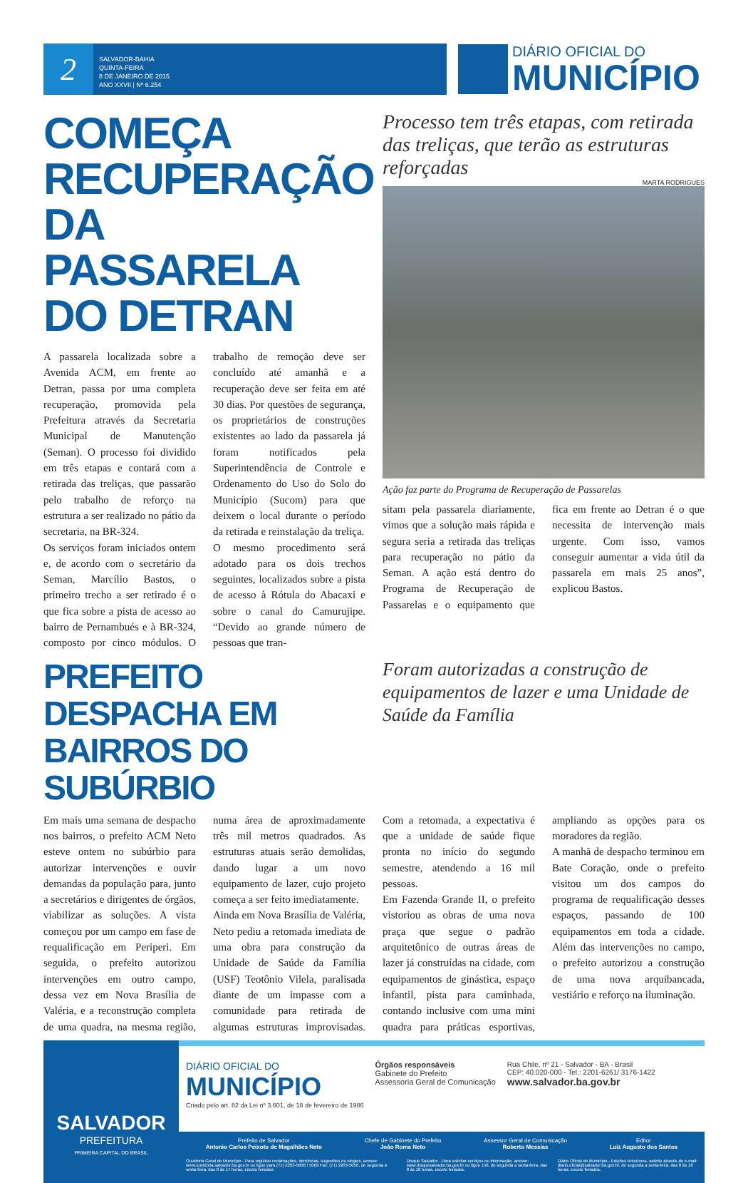2
SALVADOR-BAHIA
QUINTA-FEIRA
8 DE JANEIRO DE 2015
ANO XXVII | Nº 6.254
DIÁRIO OFICIAL DO
MUNICÍPIO
COMEÇA RECUPERAÇÃO DA PASSARELA DO DETRAN
A passarela localizada sobre a Avenida ACM, em frente ao Detran, passa por uma completa recuperação, promovida pela Prefeitura através da Secretaria Municipal de Manutenção (Seman). O processo foi dividido em três etapas e contará com a retirada das treliças, que passarão pelo trabalho de reforço na estrutura a ser realizado no pátio da secretaria, na BR-324.
Os serviços foram iniciados ontem e, de acordo com o secretário da Seman, Marcílio Bastos, o primeiro trecho a ser retirado é o que fica sobre a pista de acesso ao bairro de Pernambués e à BR-324, composto por cinco módulos. O trabalho de remoção deve ser concluído até amanhã e a recuperação deve ser feita em até 30 dias. Por questões de segurança, os proprietários de construções existentes ao lado da passarela já foram notificados pela Superintendência de Controle e Ordenamento do Uso do Solo do Município (Sucom) para que deixem o local durante o período da retirada e reinstalação da treliça.
O mesmo procedimento será adotado para os dois trechos seguintes, localizados sobre a pista de acesso à Rótula do Abacaxi e sobre o canal do Camurujipe. “Devido ao grande número de pessoas que tran-
Processo tem três etapas, com retirada das treliças, que terão as estruturas reforçadas
MARTA RODRIGUES
Ação faz parte do Programa de Recuperação de Passarelas
sitam pela passarela diariamente, vimos que a solução mais rápida e segura seria a retirada das treliças para recuperação no pátio da Seman. A ação está dentro do Programa de Recuperação de Passarelas e o equipamento que fica em frente ao Detran é o que necessita de intervenção mais urgente. Com isso, vamos conseguir aumentar a vida útil da passarela em mais 25 anos”, explicou Bastos.
PREFEITO DESPACHA EM BAIRROS DO SUBÚRBIO
Foram autorizadas a construção de equipamentos de lazer e uma Unidade de Saúde da Família
Em mais uma semana de despacho nos bairros, o prefeito ACM Neto esteve ontem no subúrbio para autorizar intervenções e ouvir demandas da população para, junto a secretários e dirigentes de órgãos, viabilizar as soluções. A vista começou por um campo em fase de requalificação em Periperi. Em seguida, o prefeito autorizou intervenções em outro campo, dessa vez em Nova Brasília de Valéria, e a reconstrução completa de uma quadra, na mesma região, numa área de aproximadamente três mil metros quadrados. As estruturas atuais serão demolidas, dando lugar a um novo equipamento de lazer, cujo projeto começa a ser feito imediatamente.
Ainda em Nova Brasília de Valéria, Neto pediu a retomada imediata de uma obra para construção da Unidade de Saúde da Família (USF) Teotônio Vilela, paralisada diante de um impasse com a comunidade para retirada de algumas estruturas improvisadas. Com a retomada, a expectativa é que a unidade de saúde fique pronta no início do segundo semestre, atendendo a 16 mil pessoas.
Em Fazenda Grande II, o prefeito vistoriou as obras de uma nova praça que segue o padrão arquitetônico de outras áreas de lazer já construídas na cidade, com equipamentos de ginástica, espaço infantil, pista para caminhada, contando inclusive com uma mini quadra para práticas esportivas, ampliando as opções para os moradores da região.
A manhã de despacho terminou em Bate Coração, onde o prefeito visitou um dos campos do programa de requalificação desses espaços, passando de 100 equipamentos em toda a cidade. Além das intervenções no campo, o prefeito autorizou a construção de uma nova arquibancada, vestiário e reforço na iluminação.
SALVADOR
PREFEITURA
PRIMEIRA CAPITAL DO BRASIL
DIÁRIO OFICIAL DO
MUNICÍPIO
Criado pelo art. 82 da Lei nº 3.601, de 18 de fevereiro de 1986
Órgãos responsáveis
Gabinete do Prefeito
Assessoria Geral de Comunicação
Rua Chile, nº 21 - Salvador - BA - Brasil
CEP: 40.020-000 - Tel.: 2201-6261/ 3176-1422
www.salvador.ba.gov.br
Prefeito de Salvador
Antonio Carlos Peixoto de Magalhães Neto
Chefe de Gabinete do Prefeito
João Roma Neto
Assessor Geral de Comunicação
Roberto Messias
Editor
Luiz Augusto dos Santos
Ouvidoria Geral do Município - Para registrar reclamações, denúncias, sugestões ou elogios, acesse: www.ouvidoria.salvador.ba.gov.br ou ligue para (71) 2203-5008 / 5009 Fax: (71) 2203-5050, de segunda a sexta-feira, das 8 às 17 horas, exceto feriados
Disque Salvador - Para solicitar serviços ou informação, acesse: www.disquesalvador.ba.gov.br ou ligue 156, de segunda a sexta-feira, das 8 às 18 horas, exceto feriados.
Diário Oficial do Município - Edições Anteriores, solicite através do e-mail: diario.oficial@salvador.ba.gov.br, de segunda a sexta-feira, das 8 às 18 horas, exceto feriados.